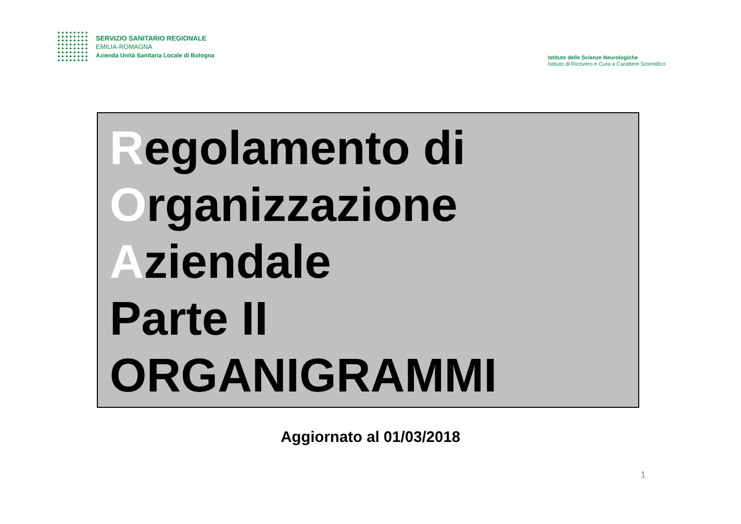SERVIZIO SANITARIO REGIONALE
EMILIA-ROMAGNA
Azienda Unità Sanitaria Locale di Bologna
Istituto delle Scienze Neurologiche
Istituto di Ricovero e Cura a Carattere Scientifico
Regolamento di
Organizzazione
Aziendale
Parte II
ORGANIGRAMMI
Aggiornato al 01/03/2018
1